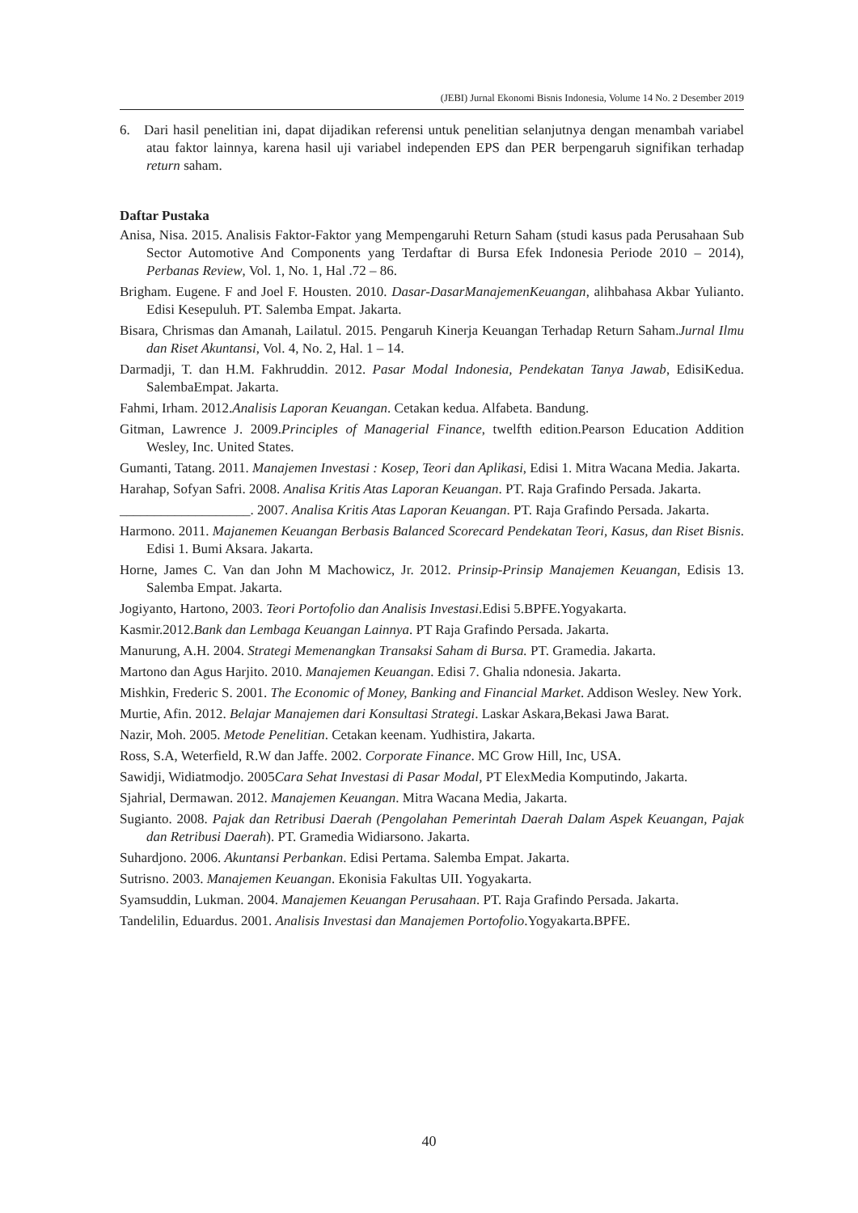(JEBI) Jurnal Ekonomi Bisnis Indonesia, Volume 14 No. 2 Desember 2019
6. Dari hasil penelitian ini, dapat dijadikan referensi untuk penelitian selanjutnya dengan menambah variabel atau faktor lainnya, karena hasil uji variabel independen EPS dan PER berpengaruh signifikan terhadap return saham.
Daftar Pustaka
Anisa, Nisa. 2015. Analisis Faktor-Faktor yang Mempengaruhi Return Saham (studi kasus pada Perusahaan Sub Sector Automotive And Components yang Terdaftar di Bursa Efek Indonesia Periode 2010 – 2014), Perbanas Review, Vol. 1, No. 1, Hal .72 – 86.
Brigham. Eugene. F and Joel F. Housten. 2010. Dasar-DasarManajemenKeuangan, alihbahasa Akbar Yulianto. Edisi Kesepuluh. PT. Salemba Empat. Jakarta.
Bisara, Chrismas dan Amanah, Lailatul. 2015. Pengaruh Kinerja Keuangan Terhadap Return Saham.Jurnal Ilmu dan Riset Akuntansi, Vol. 4, No. 2, Hal. 1 – 14.
Darmadji, T. dan H.M. Fakhruddin. 2012. Pasar Modal Indonesia, Pendekatan Tanya Jawab, EdisiKedua. SalembaEmpat. Jakarta.
Fahmi, Irham. 2012.Analisis Laporan Keuangan. Cetakan kedua. Alfabeta. Bandung.
Gitman, Lawrence J. 2009.Principles of Managerial Finance, twelfth edition.Pearson Education Addition Wesley, Inc. United States.
Gumanti, Tatang. 2011. Manajemen Investasi : Kosep, Teori dan Aplikasi, Edisi 1. Mitra Wacana Media. Jakarta.
Harahap, Sofyan Safri. 2008. Analisa Kritis Atas Laporan Keuangan. PT. Raja Grafindo Persada. Jakarta.
___________________. 2007. Analisa Kritis Atas Laporan Keuangan. PT. Raja Grafindo Persada. Jakarta.
Harmono. 2011. Majanemen Keuangan Berbasis Balanced Scorecard Pendekatan Teori, Kasus, dan Riset Bisnis. Edisi 1. Bumi Aksara. Jakarta.
Horne, James C. Van dan John M Machowicz, Jr. 2012. Prinsip-Prinsip Manajemen Keuangan, Edisis 13. Salemba Empat. Jakarta.
Jogiyanto, Hartono, 2003. Teori Portofolio dan Analisis Investasi.Edisi 5.BPFE.Yogyakarta.
Kasmir.2012.Bank dan Lembaga Keuangan Lainnya. PT Raja Grafindo Persada. Jakarta.
Manurung, A.H. 2004. Strategi Memenangkan Transaksi Saham di Bursa. PT. Gramedia. Jakarta.
Martono dan Agus Harjito. 2010. Manajemen Keuangan. Edisi 7. Ghalia ndonesia. Jakarta.
Mishkin, Frederic S. 2001. The Economic of Money, Banking and Financial Market. Addison Wesley. New York.
Murtie, Afin. 2012. Belajar Manajemen dari Konsultasi Strategi. Laskar Askara,Bekasi Jawa Barat.
Nazir, Moh. 2005. Metode Penelitian. Cetakan keenam. Yudhistira, Jakarta.
Ross, S.A, Weterfield, R.W dan Jaffe. 2002. Corporate Finance. MC Grow Hill, Inc, USA.
Sawidji, Widiatmodjo. 2005Cara Sehat Investasi di Pasar Modal, PT ElexMedia Komputindo, Jakarta.
Sjahrial, Dermawan. 2012. Manajemen Keuangan. Mitra Wacana Media, Jakarta.
Sugianto. 2008. Pajak dan Retribusi Daerah (Pengolahan Pemerintah Daerah Dalam Aspek Keuangan, Pajak dan Retribusi Daerah). PT. Gramedia Widiarsono. Jakarta.
Suhardjono. 2006. Akuntansi Perbankan. Edisi Pertama. Salemba Empat. Jakarta.
Sutrisno. 2003. Manajemen Keuangan. Ekonisia Fakultas UII. Yogyakarta.
Syamsuddin, Lukman. 2004. Manajemen Keuangan Perusahaan. PT. Raja Grafindo Persada. Jakarta.
Tandelilin, Eduardus. 2001. Analisis Investasi dan Manajemen Portofolio.Yogyakarta.BPFE.
40